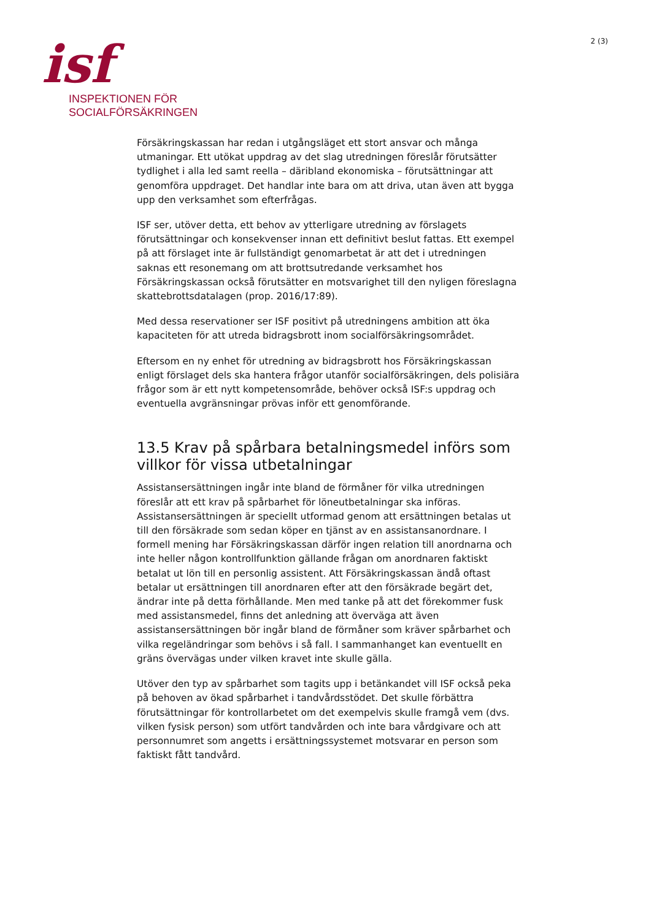isf
INSPEKTIONEN FÖR
SOCIALFÖRSÄKRINGEN
2 (3)
Försäkringskassan har redan i utgångsläget ett stort ansvar och många utmaningar. Ett utökat uppdrag av det slag utredningen föreslår förutsätter tydlighet i alla led samt reella – däribland ekonomiska – förutsättningar att genomföra uppdraget. Det handlar inte bara om att driva, utan även att bygga upp den verksamhet som efterfrågas.
ISF ser, utöver detta, ett behov av ytterligare utredning av förslagets förutsättningar och konsekvenser innan ett definitivt beslut fattas. Ett exempel på att förslaget inte är fullständigt genomarbetat är att det i utredningen saknas ett resonemang om att brottsutredande verksamhet hos Försäkringskassan också förutsätter en motsvarighet till den nyligen föreslagna skattebrottsdatalagen (prop. 2016/17:89).
Med dessa reservationer ser ISF positivt på utredningens ambition att öka kapaciteten för att utreda bidragsbrott inom socialförsäkringsområdet.
Eftersom en ny enhet för utredning av bidragsbrott hos Försäkringskassan enligt förslaget dels ska hantera frågor utanför socialförsäkringen, dels polisiära frågor som är ett nytt kompetensområde, behöver också ISF:s uppdrag och eventuella avgränsningar prövas inför ett genomförande.
13.5 Krav på spårbara betalningsmedel införs som villkor för vissa utbetalningar
Assistansersättningen ingår inte bland de förmåner för vilka utredningen föreslår att ett krav på spårbarhet för löneutbetalningar ska införas. Assistansersättningen är speciellt utformad genom att ersättningen betalas ut till den försäkrade som sedan köper en tjänst av en assistansanordnare. I formell mening har Försäkringskassan därför ingen relation till anordnarna och inte heller någon kontrollfunktion gällande frågan om anordnaren faktiskt betalat ut lön till en personlig assistent. Att Försäkringskassan ändå oftast betalar ut ersättningen till anordnaren efter att den försäkrade begärt det, ändrar inte på detta förhållande. Men med tanke på att det förekommer fusk med assistansmedel, finns det anledning att överväga att även assistansersättningen bör ingår bland de förmåner som kräver spårbarhet och vilka regeländringar som behövs i så fall. I sammanhanget kan eventuellt en gräns övervägas under vilken kravet inte skulle gälla.
Utöver den typ av spårbarhet som tagits upp i betänkandet vill ISF också peka på behoven av ökad spårbarhet i tandvårdsstödet. Det skulle förbättra förutsättningar för kontrollarbetet om det exempelvis skulle framgå vem (dvs. vilken fysisk person) som utfört tandvården och inte bara vårdgivare och att personnumret som angetts i ersättningssystemet motsvarar en person som faktiskt fått tandvård.